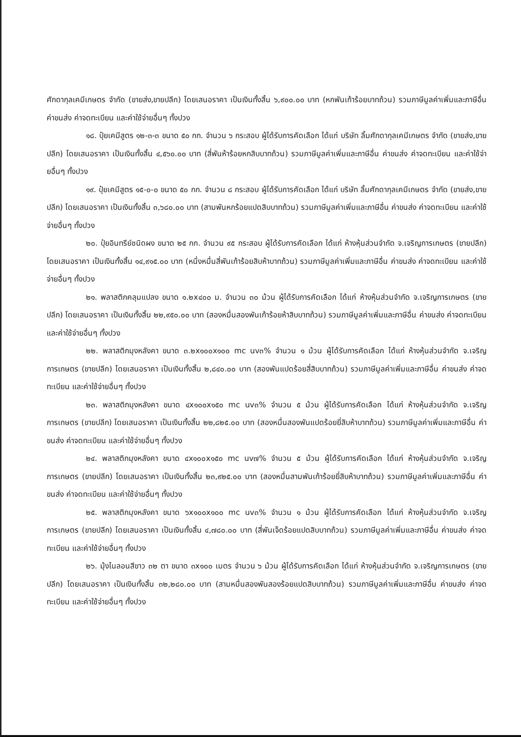ศักดากุลเคมีเกษตร จำกัด (ขายส่ง,ขายปลีก) โดยเสนอราคา เป็นเงินทั้งสิ้น ๖,๙๐๐.๐๐ บาท (หกพันเก้าร้อยบาทถ้วน) รวมภาษีมูลค่าเพิ่มและภาษีอื่น ค่าขนส่ง ค่าจดทะเบียน และค่าใช้จ่ายอื่นๆ ทั้งปวง
๑๘. ปุ๋ยเคมีสูตร ๑๒-๓-๓ ขนาด ๕๐ กก. จำนวน ๖ กระสอบ ผู้ได้รับการคัดเลือก ได้แก่ บริษัท ลิ้มศักดากุลเคมีเกษตร จำกัด (ขายส่ง,ขายปลีก) โดยเสนอราคา เป็นเงินทั้งสิ้น ๔,๕๖๐.๐๐ บาท (สี่พันห้าร้อยหกสิบบาทถ้วน) รวมภาษีมูลค่าเพิ่มและภาษีอื่น ค่าขนส่ง ค่าจดทะเบียน และค่าใช้จ่ายอื่นๆ ทั้งปวง
๑๙. ปุ๋ยเคมีสูตร ๑๕-๐-๐ ขนาด ๕๐ กก. จำนวน ๘ กระสอบ ผู้ได้รับการคัดเลือก ได้แก่ บริษัท ลิ้มศักดากุลเคมีเกษตร จำกัด (ขายส่ง,ขายปลีก) โดยเสนอราคา เป็นเงินทั้งสิ้น ๓,๖๘๐.๐๐ บาท (สามพันหกร้อยแปดสิบบาทถ้วน) รวมภาษีมูลค่าเพิ่มและภาษีอื่น ค่าขนส่ง ค่าจดทะเบียน และค่าใช้จ่ายอื่นๆ ทั้งปวง
๒๐. ปุ๋ยอินทรีย์ชนิดผง ขนาด ๒๕ กก. จำนวน ๙๕ กระสอบ ผู้ได้รับการคัดเลือก ได้แก่ ห้างหุ้นส่วนจำกัด จ.เจริญการเกษตร (ขายปลีก) โดยเสนอราคา เป็นเงินทั้งสิ้น ๑๔,๙๑๕.๐๐ บาท (หนึ่งหมื่นสี่พันเก้าร้อยสิบห้าบาทถ้วน) รวมภาษีมูลค่าเพิ่มและภาษีอื่น ค่าขนส่ง ค่าจดทะเบียน และค่าใช้จ่ายอื่นๆ ทั้งปวง
๒๑. พลาสติกคลุมแปลง ขนาด ๑.๒x๔๐๐ ม. จำนวน ๓๐ ม้วน ผู้ได้รับการคัดเลือก ได้แก่ ห้างหุ้นส่วนจำกัด จ.เจริญการเกษตร (ขายปลีก) โดยเสนอราคา เป็นเงินทั้งสิ้น ๒๒,๙๕๐.๐๐ บาท (สองหมื่นสองพันเก้าร้อยห้าสิบบาทถ้วน) รวมภาษีมูลค่าเพิ่มและภาษีอื่น ค่าขนส่ง ค่าจดทะเบียน และค่าใช้จ่ายอื่นๆ ทั้งปวง
๒๒. พลาสติกมุงหลังคา ขนาด ๓.๒x๑๐๐x๑๐๐ mc uv๓% จำนวน ๑ ม้วน ผู้ได้รับการคัดเลือก ได้แก่ ห้างหุ้นส่วนจำกัด จ.เจริญการเกษตร (ขายปลีก) โดยเสนอราคา เป็นเงินทั้งสิ้น ๒,๘๔๐.๐๐ บาท (สองพันแปดร้อยสี่สิบบาทถ้วน) รวมภาษีมูลค่าเพิ่มและภาษีอื่น ค่าขนส่ง ค่าจดทะเบียน และค่าใช้จ่ายอื่นๆ ทั้งปวง
๒๓. พลาสติกมุงหลังคา ขนาด ๔x๑๐๐x๑๕๐ mc uv๓% จำนวน ๕ ม้วน ผู้ได้รับการคัดเลือก ได้แก่ ห้างหุ้นส่วนจำกัด จ.เจริญการเกษตร (ขายปลีก) โดยเสนอราคา เป็นเงินทั้งสิ้น ๒๒,๘๒๕.๐๐ บาท (สองหมื่นสองพันแปดร้อยยี่สิบห้าบาทถ้วน) รวมภาษีมูลค่าเพิ่มและภาษีอื่น ค่าขนส่ง ค่าจดทะเบียน และค่าใช้จ่ายอื่นๆ ทั้งปวง
๒๔. พลาสติกมุงหลังคา ขนาด ๔x๑๐๐x๑๕๐ mc uv๗% จำนวน ๕ ม้วน ผู้ได้รับการคัดเลือก ได้แก่ ห้างหุ้นส่วนจำกัด จ.เจริญการเกษตร (ขายปลีก) โดยเสนอราคา เป็นเงินทั้งสิ้น ๒๓,๙๒๕.๐๐ บาท (สองหมื่นสามพันเก้าร้อยยี่สิบห้าบาทถ้วน) รวมภาษีมูลค่าเพิ่มและภาษีอื่น ค่าขนส่ง ค่าจดทะเบียน และค่าใช้จ่ายอื่นๆ ทั้งปวง
๒๕. พลาสติกมุงหลังคา ขนาด ๖x๑๐๐x๑๐๐ mc uv๓% จำนวน ๑ ม้วน ผู้ได้รับการคัดเลือก ได้แก่ ห้างหุ้นส่วนจำกัด จ.เจริญการเกษตร (ขายปลีก) โดยเสนอราคา เป็นเงินทั้งสิ้น ๔,๗๘๐.๐๐ บาท (สี่พันเจ็ดร้อยแปดสิบบาทถ้วน) รวมภาษีมูลค่าเพิ่มและภาษีอื่น ค่าขนส่ง ค่าจดทะเบียน และค่าใช้จ่ายอื่นๆ ทั้งปวง
๒๖. มุ้งไนลอนสีขาว ๓๒ ตา ขนาด ๓x๑๐๐ เมตร จำนวน ๖ ม้วน ผู้ได้รับการคัดเลือก ได้แก่ ห้างหุ้นส่วนจำกัด จ.เจริญการเกษตร (ขายปลีก) โดยเสนอราคา เป็นเงินทั้งสิ้น ๓๒,๒๘๐.๐๐ บาท (สามหมื่นสองพันสองร้อยแปดสิบบาทถ้วน) รวมภาษีมูลค่าเพิ่มและภาษีอื่น ค่าขนส่ง ค่าจดทะเบียน และค่าใช้จ่ายอื่นๆ ทั้งปวง